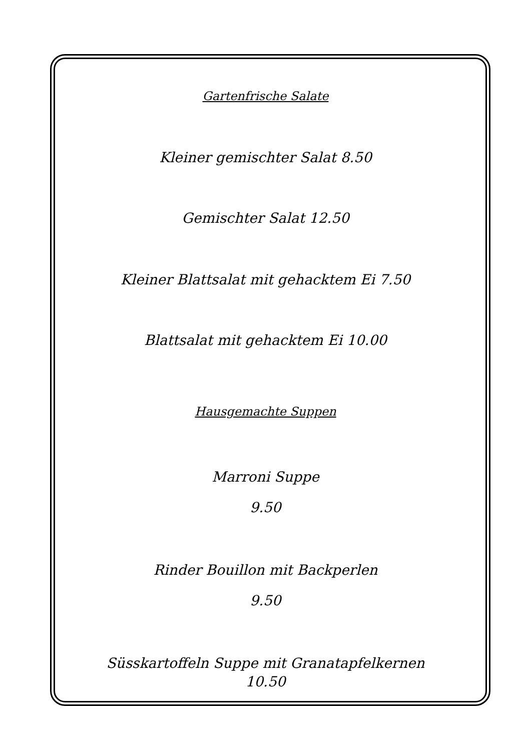Gartenfrische Salate
Kleiner gemischter Salat 8.50
Gemischter Salat 12.50
Kleiner Blattsalat mit gehacktem Ei 7.50
Blattsalat mit gehacktem Ei 10.00
Hausgemachte Suppen
Marroni Suppe
9.50
Rinder Bouillon mit Backperlen
9.50
Süsskartoffeln Suppe mit Granatapfelkernen
10.50